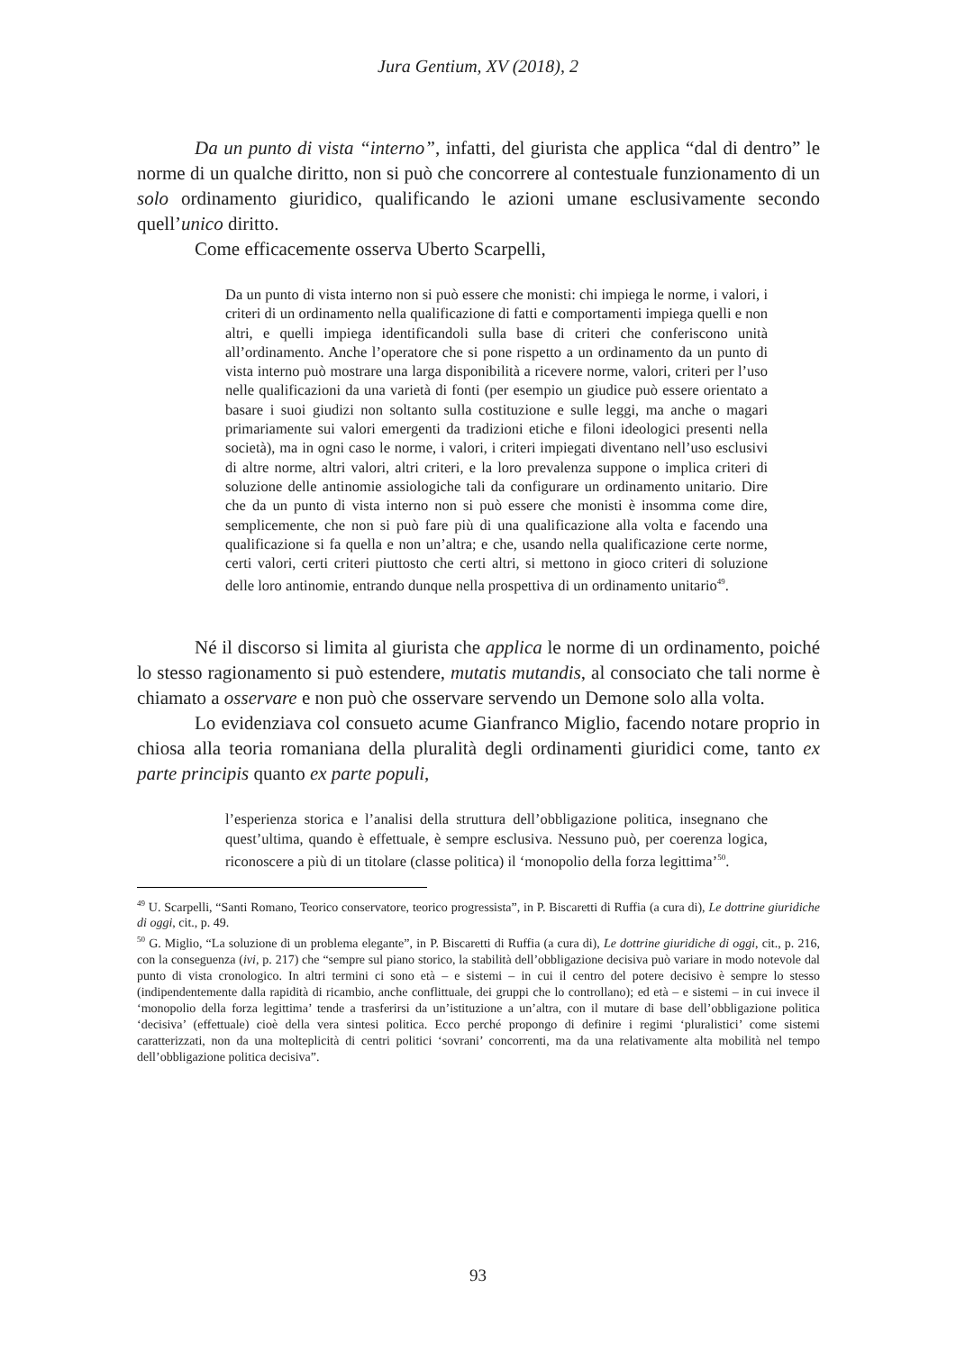Jura Gentium, XV (2018), 2
Da un punto di vista “interno”, infatti, del giurista che applica “dal di dentro” le norme di un qualche diritto, non si può che concorrere al contestuale funzionamento di un solo ordinamento giuridico, qualificando le azioni umane esclusivamente secondo quell’unico diritto.
Come efficacemente osserva Uberto Scarpelli,
Da un punto di vista interno non si può essere che monisti: chi impiega le norme, i valori, i criteri di un ordinamento nella qualificazione di fatti e comportamenti impiega quelli e non altri, e quelli impiega identificandoli sulla base di criteri che conferiscono unità all’ordinamento. Anche l’operatore che si pone rispetto a un ordinamento da un punto di vista interno può mostrare una larga disponibilità a ricevere norme, valori, criteri per l’uso nelle qualificazioni da una varietà di fonti (per esempio un giudice può essere orientato a basare i suoi giudizi non soltanto sulla costituzione e sulle leggi, ma anche o magari primariamente sui valori emergenti da tradizioni etiche e filoni ideologici presenti nella società), ma in ogni caso le norme, i valori, i criteri impiegati diventano nell’uso esclusivi di altre norme, altri valori, altri criteri, e la loro prevalenza suppone o implica criteri di soluzione delle antinomie assiologiche tali da configurare un ordinamento unitario. Dire che da un punto di vista interno non si può essere che monisti è insomma come dire, semplicemente, che non si può fare più di una qualificazione alla volta e facendo una qualificazione si fa quella e non un’altra; e che, usando nella qualificazione certe norme, certi valori, certi criteri piuttosto che certi altri, si mettono in gioco criteri di soluzione delle loro antinomie, entrando dunque nella prospettiva di un ordinamento unitario<sup>49</sup>.
Né il discorso si limita al giurista che applica le norme di un ordinamento, poiché lo stesso ragionamento si può estendere, mutatis mutandis, al consociato che tali norme è chiamato a osservare e non può che osservare servendo un Demone solo alla volta.
Lo evidenziava col consueto acume Gianfranco Miglio, facendo notare proprio in chiosa alla teoria romaniana della pluralità degli ordinamenti giuridici come, tanto ex parte principis quanto ex parte populi,
l’esperienza storica e l’analisi della struttura dell’obbligazione politica, insegnano che quest’ultima, quando è effettuale, è sempre esclusiva. Nessuno può, per coerenza logica, riconoscere a più di un titolare (classe politica) il ‘monopolio della forza legittima’<sup>50</sup>.
<sup>49</sup> U. Scarpelli, “Santi Romano, Teorico conservatore, teorico progressista”, in P. Biscaretti di Ruffia (a cura di), Le dottrine giuridiche di oggi, cit., p. 49.
<sup>50</sup> G. Miglio, “La soluzione di un problema elegante”, in P. Biscaretti di Ruffia (a cura di), Le dottrine giuridiche di oggi, cit., p. 216, con la conseguenza (ivi, p. 217) che “sempre sul piano storico, la stabilità dell’obbligazione decisiva può variare in modo notevole dal punto di vista cronologico. In altri termini ci sono età – e sistemi – in cui il centro del potere decisivo è sempre lo stesso (indipendentemente dalla rapidità di ricambio, anche conflittuale, dei gruppi che lo controllano); ed età – e sistemi – in cui invece il ‘monopolio della forza legittima’ tende a trasferirsi da un’istituzione a un’altra, con il mutare di base dell’obbligazione politica ‘decisiva’ (effettuale) cioè della vera sintesi politica. Ecco perché propongo di definire i regimi ‘pluralistici’ come sistemi caratterizzati, non da una molteplicità di centri politici ‘sovrani’ concorrenti, ma da una relativamente alta mobilità nel tempo dell’obbligazione politica decisiva”.
93